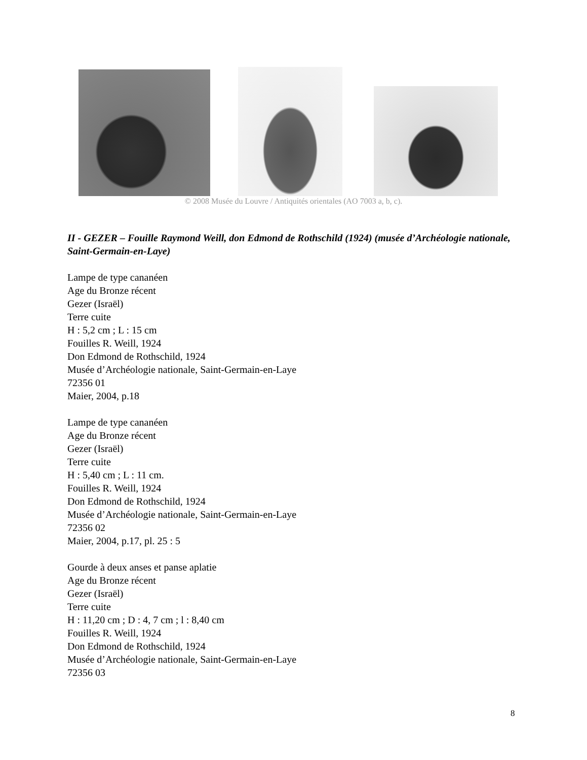© 2008 Musée du Louvre / Antiquités orientales (AO 7003 a, b, c).
II - GEZER – Fouille Raymond Weill, don Edmond de Rothschild (1924) (musée d’Archéologie nationale, Saint-Germain-en-Laye)
Lampe de type cananéen
Age du Bronze récent
Gezer (Israël)
Terre cuite
H : 5,2 cm ; L : 15 cm
Fouilles R. Weill, 1924
Don Edmond de Rothschild, 1924
Musée d’Archéologie nationale, Saint-Germain-en-Laye
72356 01
Maier, 2004, p.18
Lampe de type cananéen
Age du Bronze récent
Gezer (Israël)
Terre cuite
H : 5,40 cm ; L : 11 cm.
Fouilles R. Weill, 1924
Don Edmond de Rothschild, 1924
Musée d’Archéologie nationale, Saint-Germain-en-Laye
72356 02
Maier, 2004, p.17, pl. 25 : 5
Gourde à deux anses et panse aplatie
Age du Bronze récent
Gezer (Israël)
Terre cuite
H : 11,20 cm ; D : 4, 7 cm ; l : 8,40 cm
Fouilles R. Weill, 1924
Don Edmond de Rothschild, 1924
Musée d’Archéologie nationale, Saint-Germain-en-Laye
72356 03
8